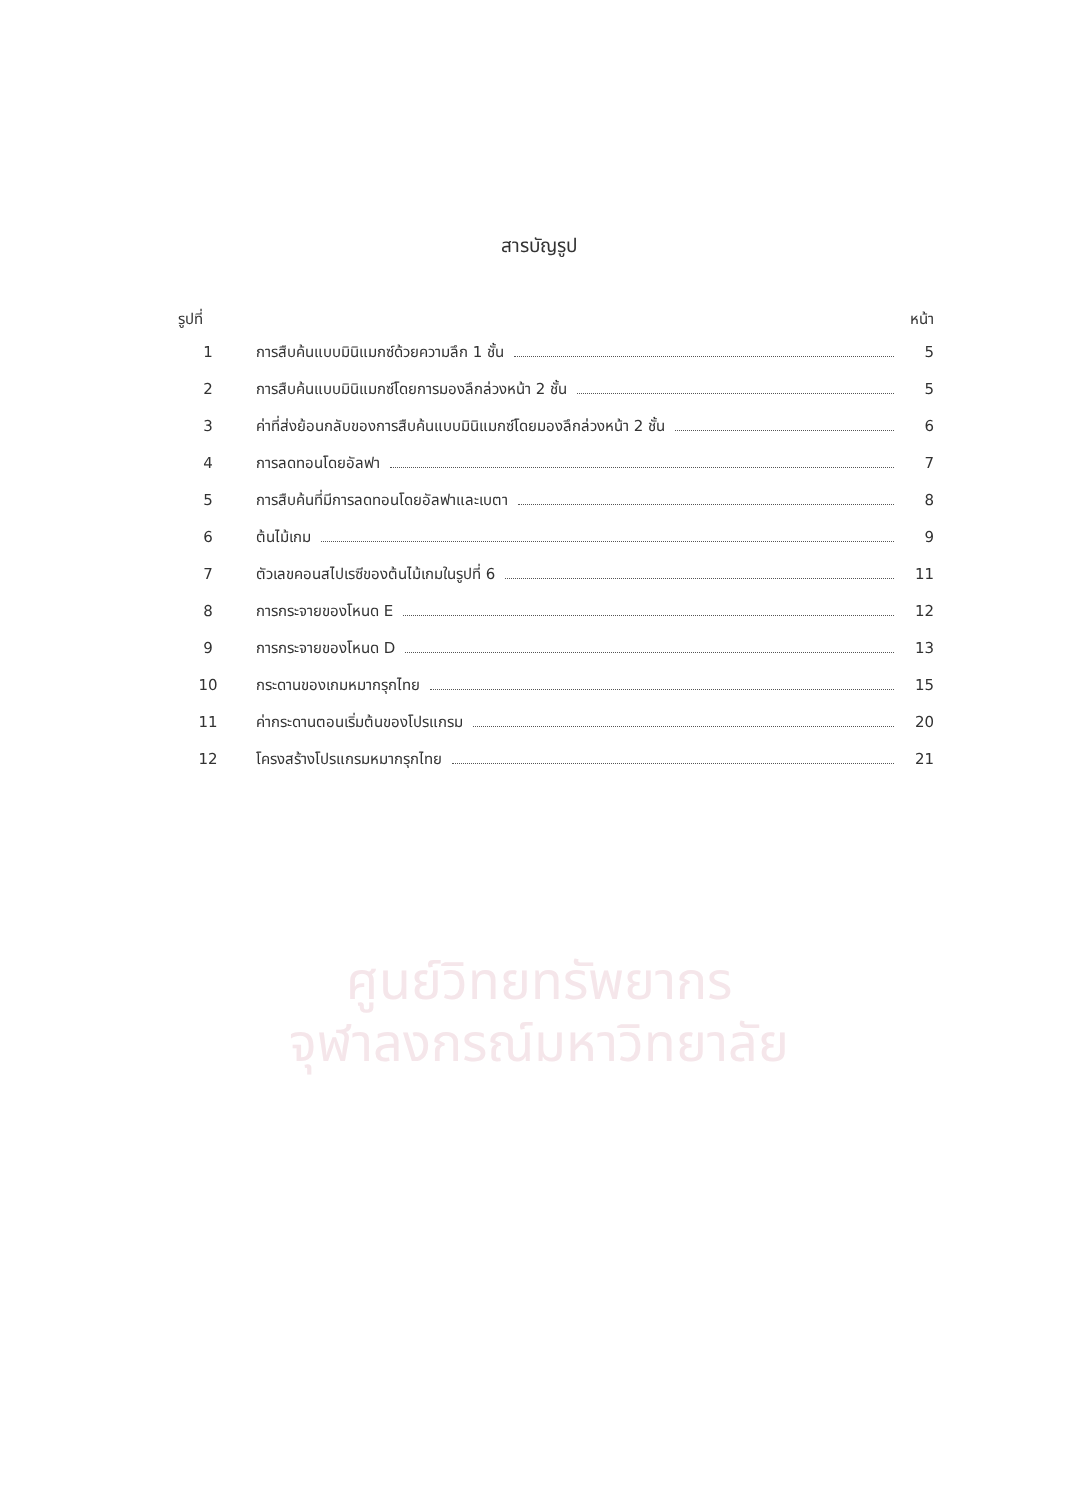สารบัญรูป
รูปที่ หน้า
1 การสืบค้นแบบมินิแมกซ์ด้วยความลึก 1 ชั้น 5
2 การสืบค้นแบบมินิแมกซ์โดยการมองลึกล่วงหน้า 2 ชั้น 5
3 ค่าที่ส่งย้อนกลับของการสืบค้นแบบมินิแมกซ์โดยมองลึกล่วงหน้า 2 ชั้น 6
4 การลดทอนโดยอัลฟา 7
5 การสืบค้นที่มีการลดทอนโดยอัลฟาและเบตา 8
6 ต้นไม้เกม 9
7 ตัวเลขคอนสไปเรซีของต้นไม้เกมในรูปที่ 6 11
8 การกระจายของโหนด E 12
9 การกระจายของโหนด D 13
10 กระดานของเกมหมากรุกไทย 15
11 ค่ากระดานตอนเริ่มต้นของโปรแกรม 20
12 โครงสร้างโปรแกรมหมากรุกไทย 21
ศูนย์วิทยทรัพยากร
จุฬาลงกรณ์มหาวิทยาลัย